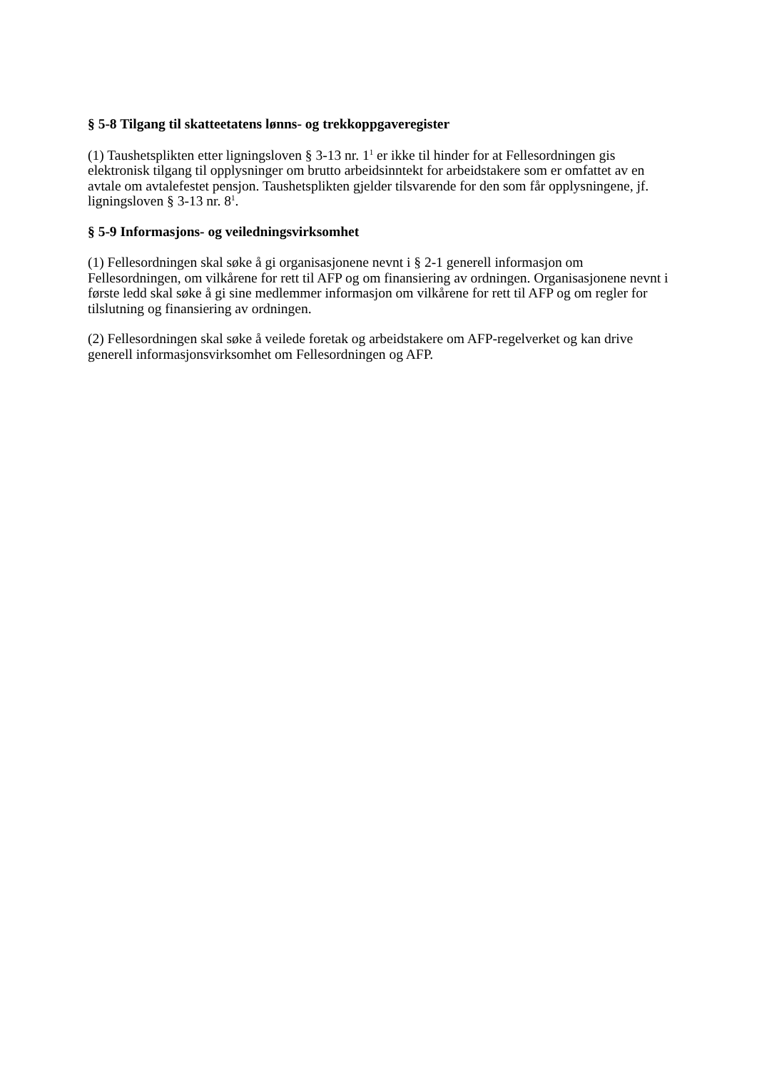§ 5-8 Tilgang til skatteetatens lønns- og trekkoppgaveregister
(1) Taushetsplikten etter ligningsloven § 3-13 nr. 1<sup>1</sup> er ikke til hinder for at Fellesordningen gis elektronisk tilgang til opplysninger om brutto arbeidsinntekt for arbeidstakere som er omfattet av en avtale om avtalefestet pensjon. Taushetsplikten gjelder tilsvarende for den som får opplysningene, jf. ligningsloven § 3-13 nr. 8<sup>1</sup>.
§ 5-9 Informasjons- og veiledningsvirksomhet
(1) Fellesordningen skal søke å gi organisasjonene nevnt i § 2-1 generell informasjon om Fellesordningen, om vilkårene for rett til AFP og om finansiering av ordningen. Organisasjonene nevnt i første ledd skal søke å gi sine medlemmer informasjon om vilkårene for rett til AFP og om regler for tilslutning og finansiering av ordningen.
(2) Fellesordningen skal søke å veilede foretak og arbeidstakere om AFP-regelverket og kan drive generell informasjonsvirksomhet om Fellesordningen og AFP.